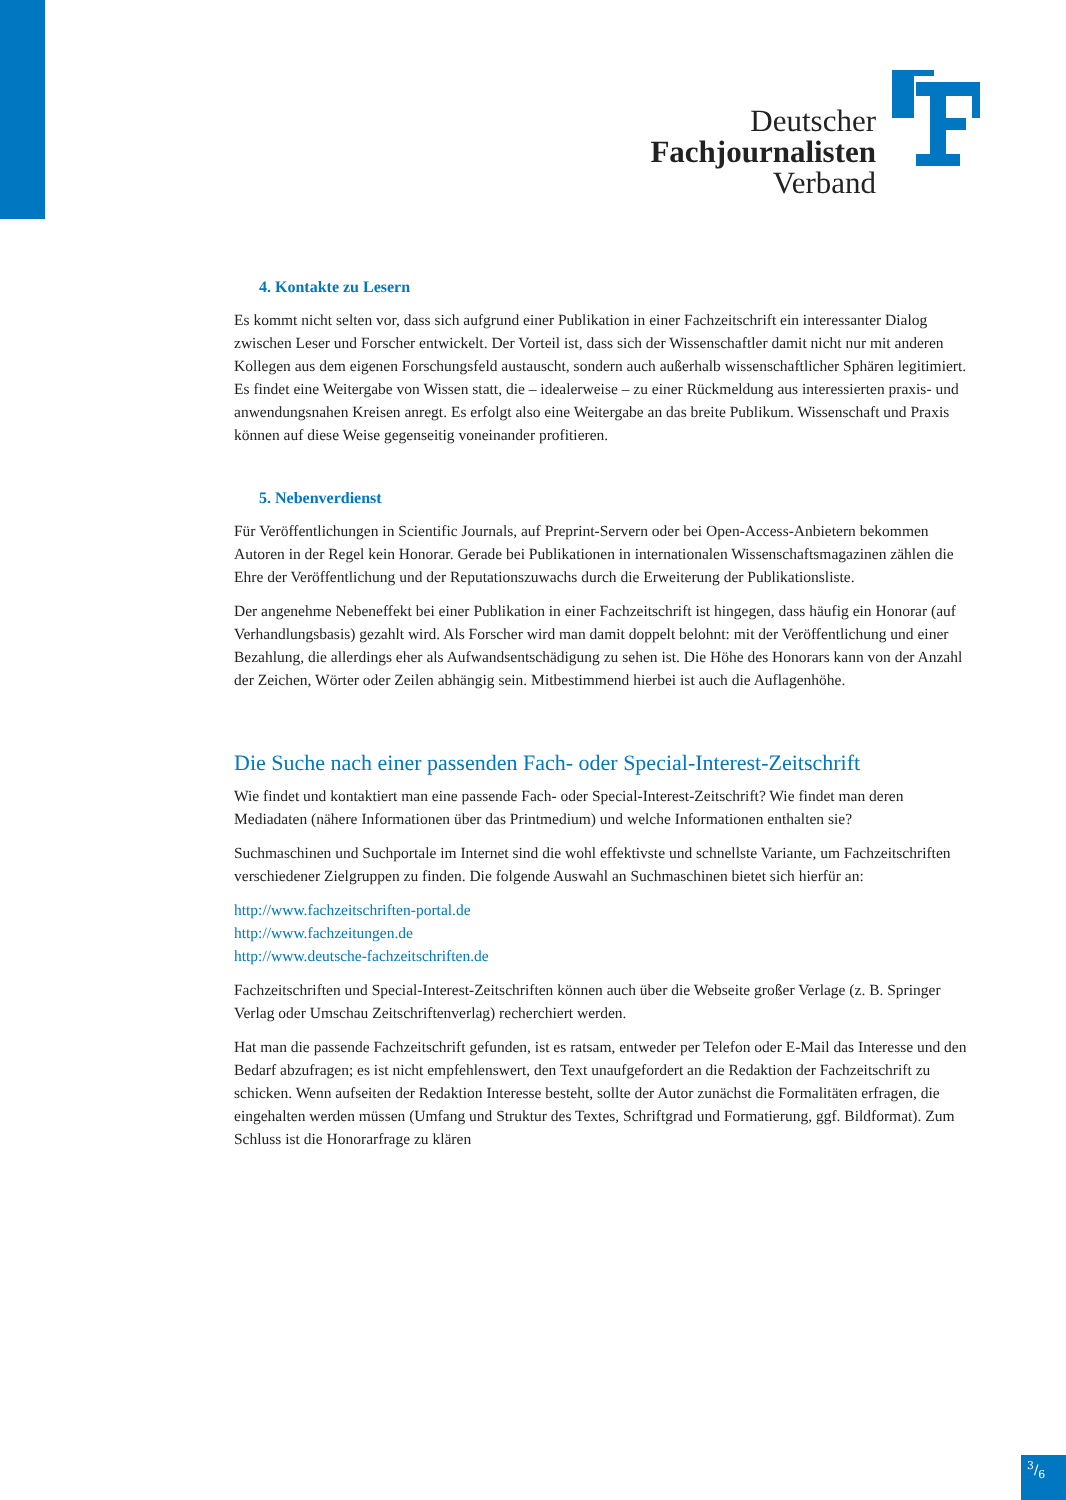Deutscher
Fachjournalisten
Verband
4. Kontakte zu Lesern
Es kommt nicht selten vor, dass sich aufgrund einer Publikation in einer Fachzeitschrift ein interessanter Dialog zwischen Leser und Forscher entwickelt. Der Vorteil ist, dass sich der Wissenschaftler damit nicht nur mit anderen Kollegen aus dem eigenen Forschungsfeld austauscht, sondern auch außerhalb wissenschaftlicher Sphären legitimiert. Es findet eine Weitergabe von Wissen statt, die – idealerweise – zu einer Rückmeldung aus interessierten praxis- und anwendungsnahen Kreisen anregt. Es erfolgt also eine Weitergabe an das breite Publikum. Wissenschaft und Praxis können auf diese Weise gegenseitig voneinander profitieren.
5. Nebenverdienst
Für Veröffentlichungen in Scientific Journals, auf Preprint-Servern oder bei Open-Access-Anbietern bekommen Autoren in der Regel kein Honorar. Gerade bei Publikationen in internationalen Wissenschaftsmagazinen zählen die Ehre der Veröffentlichung und der Reputationszuwachs durch die Erweiterung der Publikationsliste.
Der angenehme Nebeneffekt bei einer Publikation in einer Fachzeitschrift ist hingegen, dass häufig ein Honorar (auf Verhandlungsbasis) gezahlt wird. Als Forscher wird man damit doppelt belohnt: mit der Veröffentlichung und einer Bezahlung, die allerdings eher als Aufwandsentschädigung zu sehen ist. Die Höhe des Honorars kann von der Anzahl der Zeichen, Wörter oder Zeilen abhängig sein. Mitbestimmend hierbei ist auch die Auflagenhöhe.
Die Suche nach einer passenden Fach- oder Special-Interest-Zeitschrift
Wie findet und kontaktiert man eine passende Fach- oder Special-Interest-Zeitschrift? Wie findet man deren Mediadaten (nähere Informationen über das Printmedium) und welche Informationen enthalten sie?
Suchmaschinen und Suchportale im Internet sind die wohl effektivste und schnellste Variante, um Fachzeitschriften verschiedener Zielgruppen zu finden. Die folgende Auswahl an Suchmaschinen bietet sich hierfür an:
http://www.fachzeitschriften-portal.de
http://www.fachzeitungen.de
http://www.deutsche-fachzeitschriften.de
Fachzeitschriften und Special-Interest-Zeitschriften können auch über die Webseite großer Verlage (z. B. Springer Verlag oder Umschau Zeitschriftenverlag) recherchiert werden.
Hat man die passende Fachzeitschrift gefunden, ist es ratsam, entweder per Telefon oder E-Mail das Interesse und den Bedarf abzufragen; es ist nicht empfehlenswert, den Text unaufgefordert an die Redaktion der Fachzeitschrift zu schicken. Wenn aufseiten der Redaktion Interesse besteht, sollte der Autor zunächst die Formalitäten erfragen, die eingehalten werden müssen (Umfang und Struktur des Textes, Schriftgrad und Formatierung, ggf. Bildformat). Zum Schluss ist die Honorarfrage zu klären
3/6